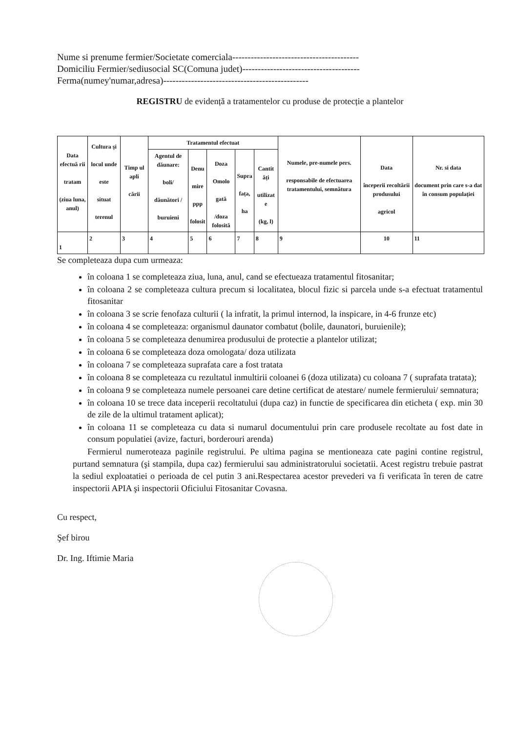Nume si prenume fermier/Societate comerciala-----------------------------------------
Domiciliu Fermier/sediusocial SC(Comuna judet)--------------------------------------
Ferma(numey'numar,adresa)-----------------------------------------------
REGISTRU de evidență a tratamentelor cu produse de protecție a plantelor
| Data efectuă rii tratam (ziua luna, anul) | Cultura şi locul unde este situat terenul | Timp ul apli cării | Tratamentul efectuat | | | | | Numele, pre-numele pers. responsabile de efectuarea tratamentului, semnătura | Data începerii recoltării produsului agricol | Nr. si data document prin care s-a dat în consum populației |
| --- | --- | --- | --- | --- | --- | --- | --- | --- | --- | --- |
| | | | Agentul de dăunare: boli/ dăunători / buruieni | Denu mire ppp folosit | Doza Omolo gată /doza folosită | Supra fața, ha | Cantit ăți utilizat e (kg, l) | | | |
| 1 | 2 | 3 | 4 | 5 | 6 | 7 | 8 | 9 | 10 | 11 |
Se completeaza dupa cum urmeaza:
în coloana 1 se completeaza ziua, luna, anul, cand se efectueaza tratamentul fitosanitar;
în coloana 2 se completeaza cultura precum si localitatea, blocul fizic si parcela unde s-a efectuat tratamentul fitosanitar
în coloana 3 se scrie fenofaza culturii ( la infratit, la primul internod, la inspicare, in 4-6 frunze etc)
în coloana 4 se completeaza: organismul daunator combatut (bolile, daunatori, buruienile);
în coloana 5 se completeaza denumirea produsului de protectie a plantelor utilizat;
în coloana 6 se completeaza doza omologata/ doza utilizata
în coloana 7 se completeaza suprafata care a fost tratata
în coloana 8 se completeaza cu rezultatul inmultirii coloanei 6 (doza utilizata) cu coloana 7 ( suprafata tratata);
în coloana 9 se completeaza numele persoanei care detine certificat de atestare/ numele fermierului/ semnatura;
în coloana 10 se trece data inceperii recoltatului (dupa caz) in functie de specificarea din eticheta ( exp. min 30 de zile de la ultimul tratament aplicat);
în coloana 11 se completeaza cu data si numarul documentului prin care produsele recoltate au fost date in consum populatiei (avize, facturi, borderouri arenda)
Fermierul numeroteaza paginile registrului. Pe ultima pagina se mentioneaza cate pagini contine registrul, purtand semnatura (şi stampila, dupa caz) fermierului sau administratorului societatii. Acest registru trebuie pastrat la sediul exploatatiei o perioada de cel putin 3 ani.Respectarea acestor prevederi va fi verificata în teren de catre inspectorii APIA şi inspectorii Oficiului Fitosanitar Covasna.
Cu respect,
Şef birou
Dr. Ing. Iftimie Maria